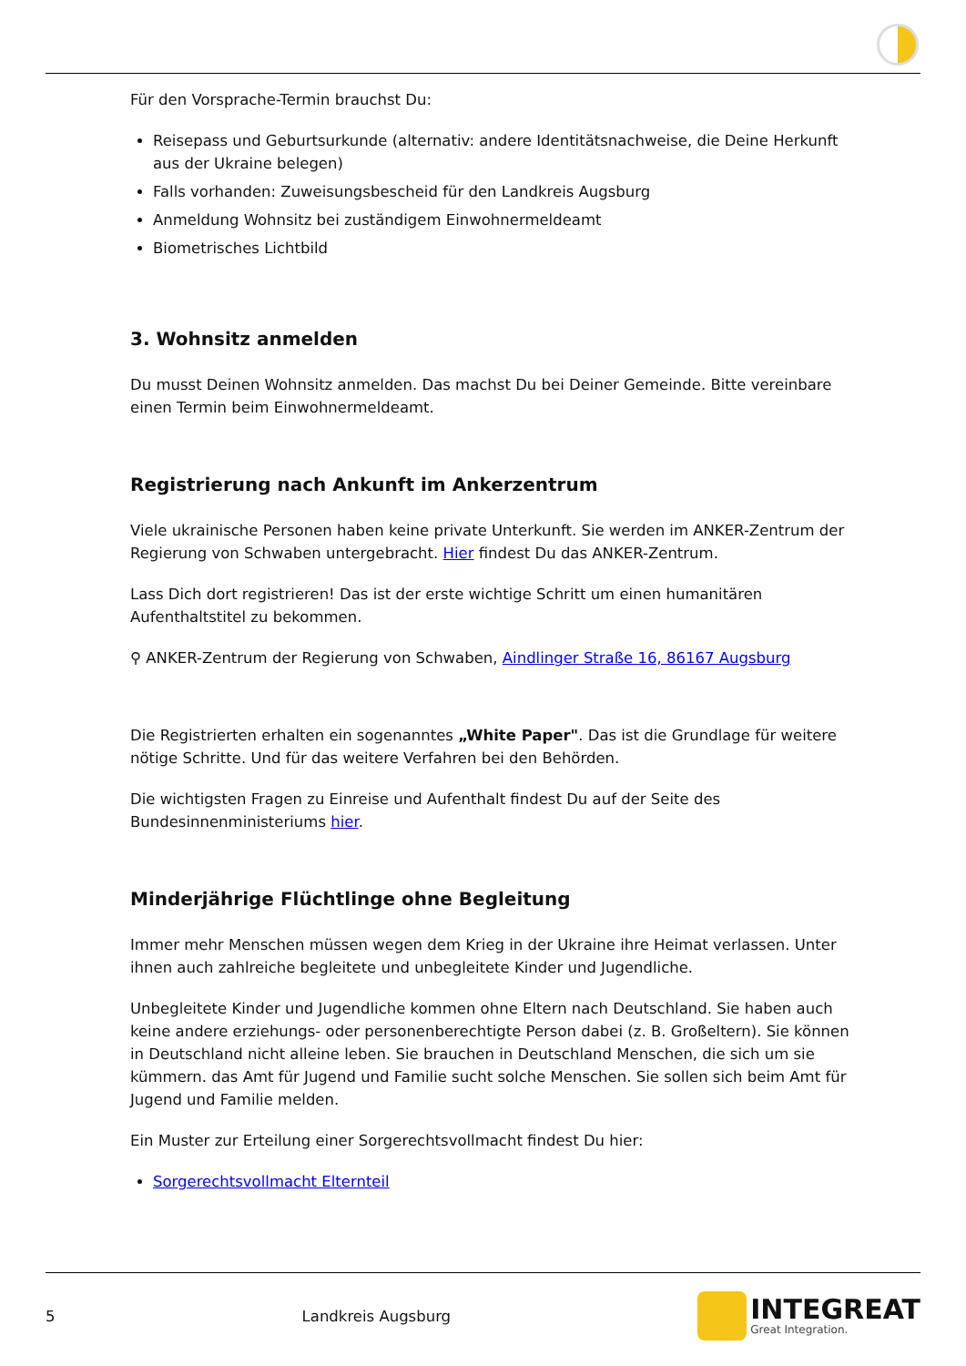Für den Vorsprache-Termin brauchst Du:
Reisepass und Geburtsurkunde (alternativ: andere Identitätsnachweise, die Deine Herkunft aus der Ukraine belegen)
Falls vorhanden: Zuweisungsbescheid für den Landkreis Augsburg
Anmeldung Wohnsitz bei zuständigem Einwohnermeldeamt
Biometrisches Lichtbild
3. Wohnsitz anmelden
Du musst Deinen Wohnsitz anmelden. Das machst Du bei Deiner Gemeinde. Bitte vereinbare einen Termin beim Einwohnermeldeamt.
Registrierung nach Ankunft im Ankerzentrum
Viele ukrainische Personen haben keine private Unterkunft. Sie werden im ANKER-Zentrum der Regierung von Schwaben untergebracht. Hier findest Du das ANKER-Zentrum.
Lass Dich dort registrieren! Das ist der erste wichtige Schritt um einen humanitären Aufenthaltstitel zu bekommen.
⚲ ANKER-Zentrum der Regierung von Schwaben, Aindlinger Straße 16, 86167 Augsburg
Die Registrierten erhalten ein sogenanntes „White Paper". Das ist die Grundlage für weitere nötige Schritte. Und für das weitere Verfahren bei den Behörden.
Die wichtigsten Fragen zu Einreise und Aufenthalt findest Du auf der Seite des Bundesinnenministeriums hier.
Minderjährige Flüchtlinge ohne Begleitung
Immer mehr Menschen müssen wegen dem Krieg in der Ukraine ihre Heimat verlassen. Unter ihnen auch zahlreiche begleitete und unbegleitete Kinder und Jugendliche.
Unbegleitete Kinder und Jugendliche kommen ohne Eltern nach Deutschland. Sie haben auch keine andere erziehungs- oder personenberechtigte Person dabei (z. B. Großeltern). Sie können in Deutschland nicht alleine leben. Sie brauchen in Deutschland Menschen, die sich um sie kümmern. das Amt für Jugend und Familie sucht solche Menschen. Sie sollen sich beim Amt für Jugend und Familie melden.
Ein Muster zur Erteilung einer Sorgerechtsvollmacht findest Du hier:
Sorgerechtsvollmacht Elternteil
5 Landkreis Augsburg
INTEGREAT
Great Integration.